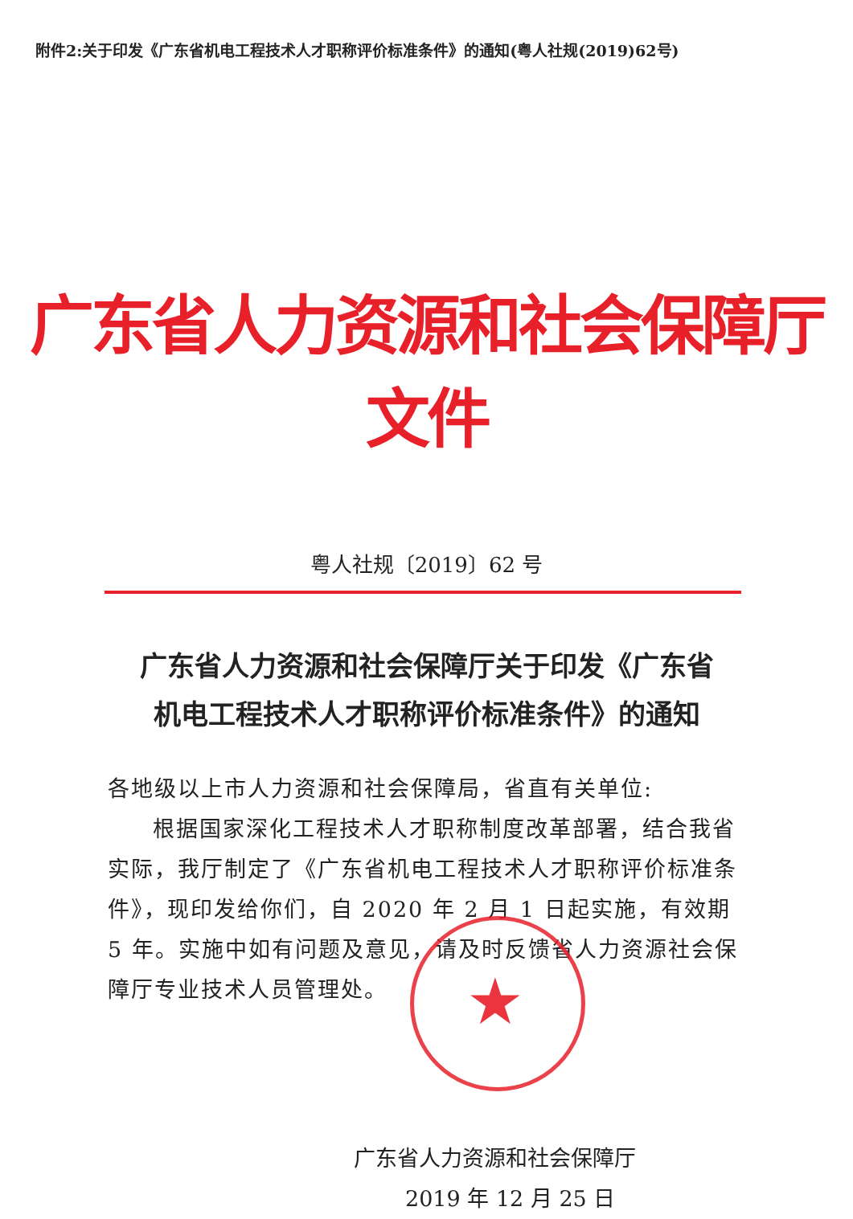附件2:关于印发《广东省机电工程技术人才职称评价标准条件》的通知(粤人社规(2019)62号)
广东省人力资源和社会保障厅文件
粤人社规〔2019〕62 号
广东省人力资源和社会保障厅关于印发《广东省
机电工程技术人才职称评价标准条件》的通知
各地级以上市人力资源和社会保障局，省直有关单位:
根据国家深化工程技术人才职称制度改革部署，结合我省实际，我厅制定了《广东省机电工程技术人才职称评价标准条件》，现印发给你们，自 2020 年 2 月 1 日起实施，有效期 5 年。实施中如有问题及意见，请及时反馈省人力资源社会保障厅专业技术人员管理处。
广东省人力资源和社会保障厅
2019 年 12 月 25 日
★